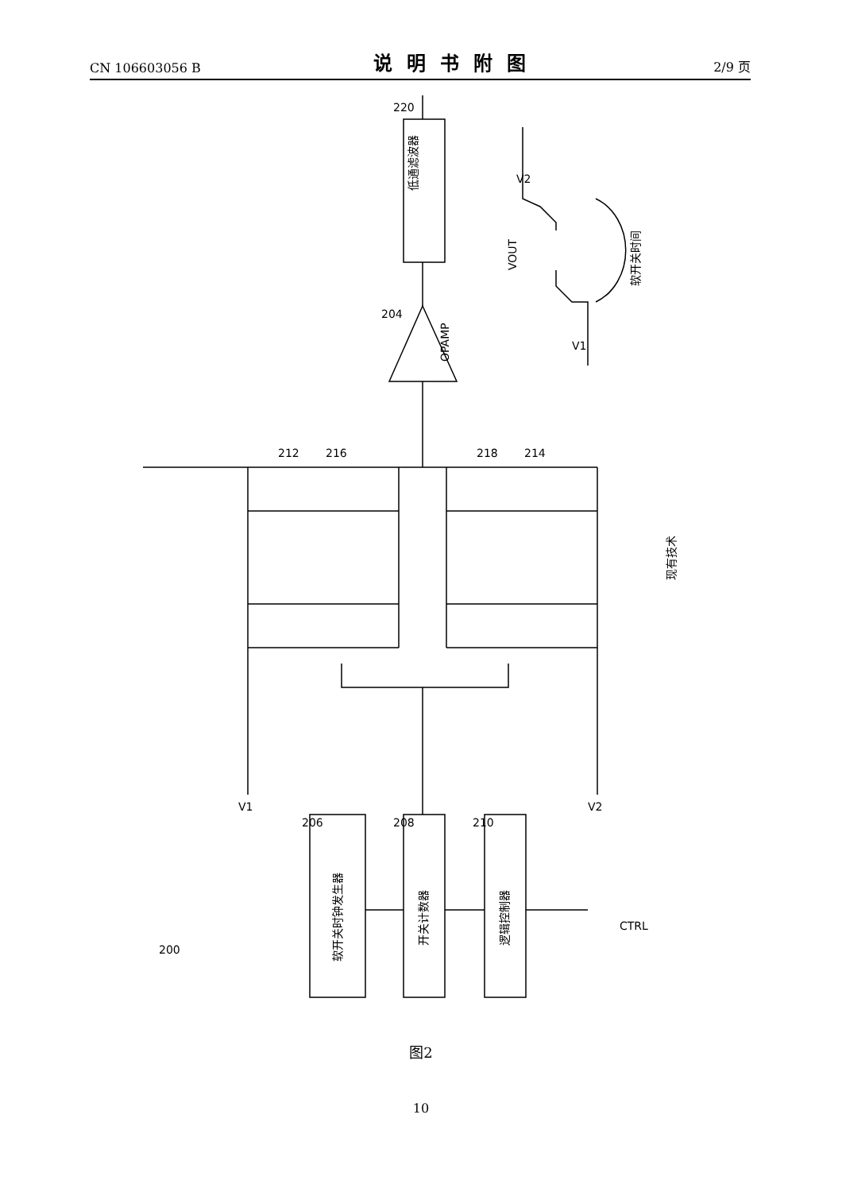CN 106603056 B 说明书附图 2/9 页
低通滤波器
OPAMP
220
204
VOUT
V2
V1
软开关时间
212
216
218
214
现有技术
V1
V2
软开关时钟发生器
开关计数器
逻辑控制器
206
208
210
CTRL
200
图2
10